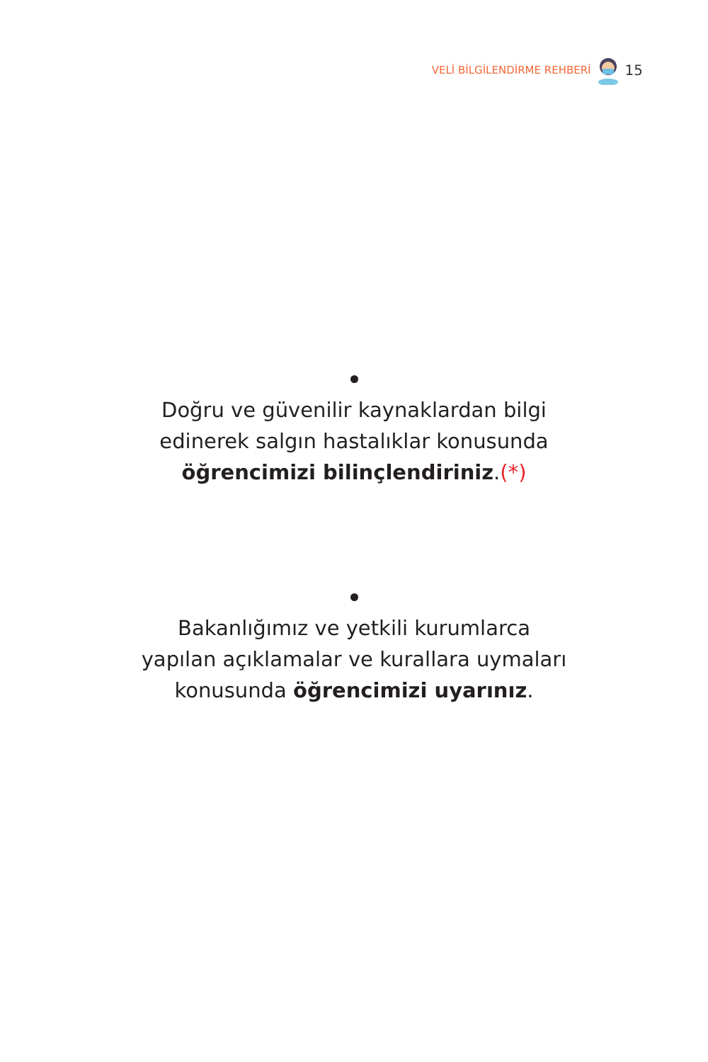VELİ BİLGİLENDİRME REHBERİ 15
Doğru ve güvenilir kaynaklardan bilgi
edinerek salgın hastalıklar konusunda
öğrencimizi bilinçlendiriniz.(*)
Bakanlığımız ve yetkili kurumlarca
yapılan açıklamalar ve kurallara uymaları
konusunda öğrencimizi uyarınız.